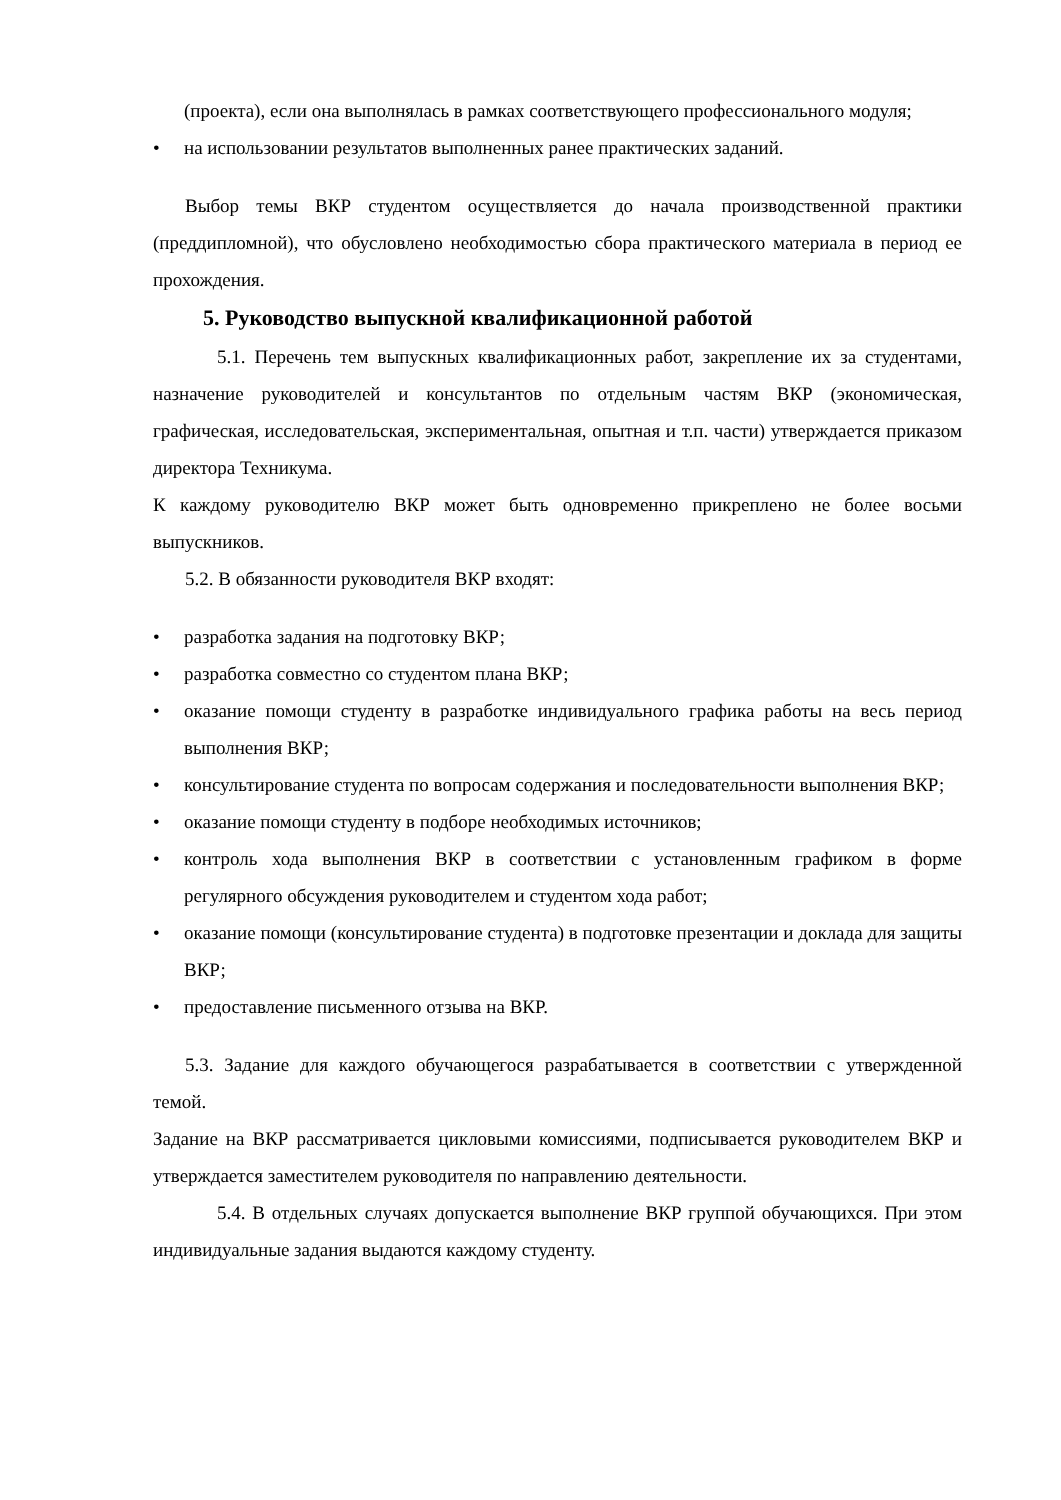(проекта), если она выполнялась в рамках соответствующего профессионального модуля;
• на использовании результатов выполненных ранее практических заданий.
Выбор темы ВКР студентом осуществляется до начала производственной практики (преддипломной), что обусловлено необходимостью сбора практического материала в период ее прохождения.
5. Руководство выпускной квалификационной работой
5.1. Перечень тем выпускных квалификационных работ, закрепление их за студентами, назначение руководителей и консультантов по отдельным частям ВКР (экономическая, графическая, исследовательская, экспериментальная, опытная и т.п. части) утверждается приказом директора Техникума.
К каждому руководителю ВКР может быть одновременно прикреплено не более восьми выпускников.
5.2. В обязанности руководителя ВКР входят:
• разработка задания на подготовку ВКР;
• разработка совместно со студентом плана ВКР;
• оказание помощи студенту в разработке индивидуального графика работы на весь период выполнения ВКР;
• консультирование студента по вопросам содержания и последовательности выполнения ВКР;
• оказание помощи студенту в подборе необходимых источников;
• контроль хода выполнения ВКР в соответствии с установленным графиком в форме регулярного обсуждения руководителем и студентом хода работ;
• оказание помощи (консультирование студента) в подготовке презентации и доклада для защиты ВКР;
• предоставление письменного отзыва на ВКР.
5.3. Задание для каждого обучающегося разрабатывается в соответствии с утвержденной темой.
Задание на ВКР рассматривается цикловыми комиссиями, подписывается руководителем ВКР и утверждается заместителем руководителя по направлению деятельности.
5.4. В отдельных случаях допускается выполнение ВКР группой обучающихся. При этом индивидуальные задания выдаются каждому студенту.